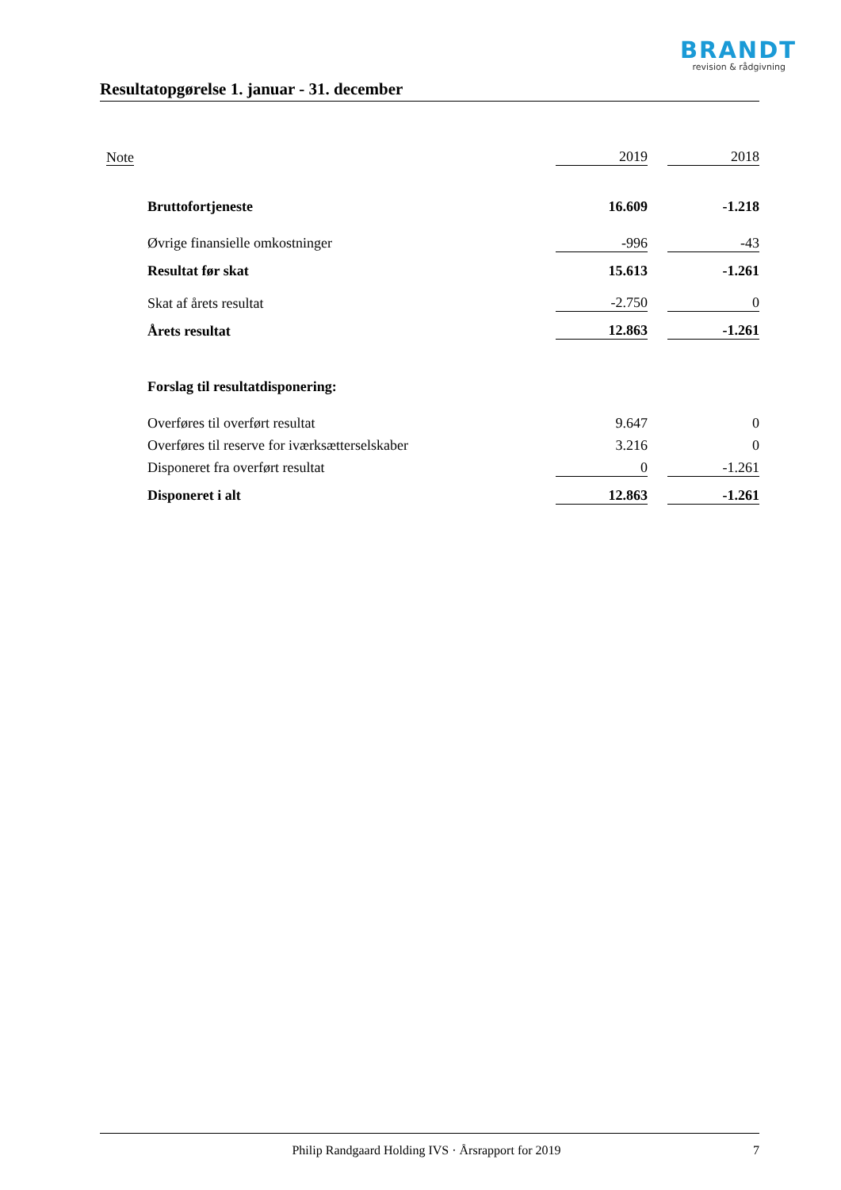BRANDT
revision & rådgivning
Resultatopgørelse 1. januar - 31. december
| Note | | 2019 | | 2018 |
| | Bruttofortjeneste | 16.609 | | -1.218 |
| | Øvrige finansielle omkostninger | -996 | | -43 |
| | Resultat før skat | 15.613 | | -1.261 |
| | Skat af årets resultat | -2.750 | | 0 |
| | Årets resultat | 12.863 | | -1.261 |
| | Forslag til resultatdisponering: | | | |
| | Overføres til overført resultat | 9.647 | | 0 |
| | Overføres til reserve for iværksætterselskaber | 3.216 | | 0 |
| | Disponeret fra overført resultat | 0 | | -1.261 |
| | Disponeret i alt | 12.863 | | -1.261 |
Philip Randgaard Holding IVS · Årsrapport for 2019 7